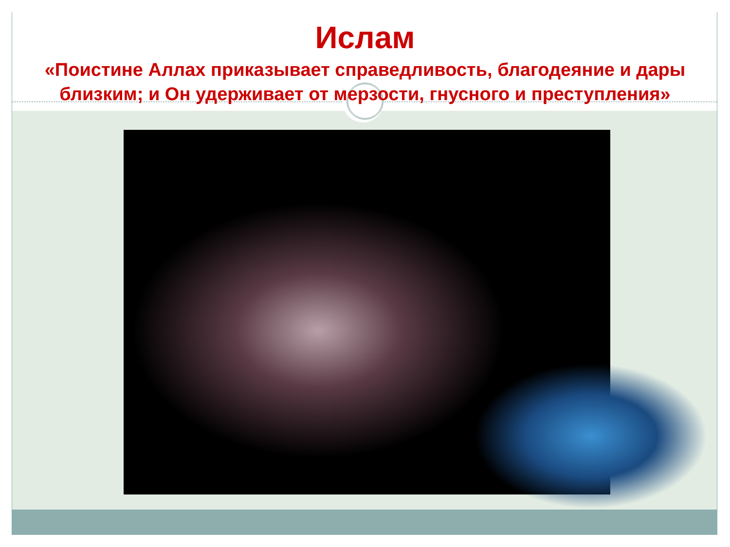Ислам
«Поистине Аллах приказывает справедливость, благодеяние и дары близким; и Он удерживает от мерзости, гнусного и преступления»